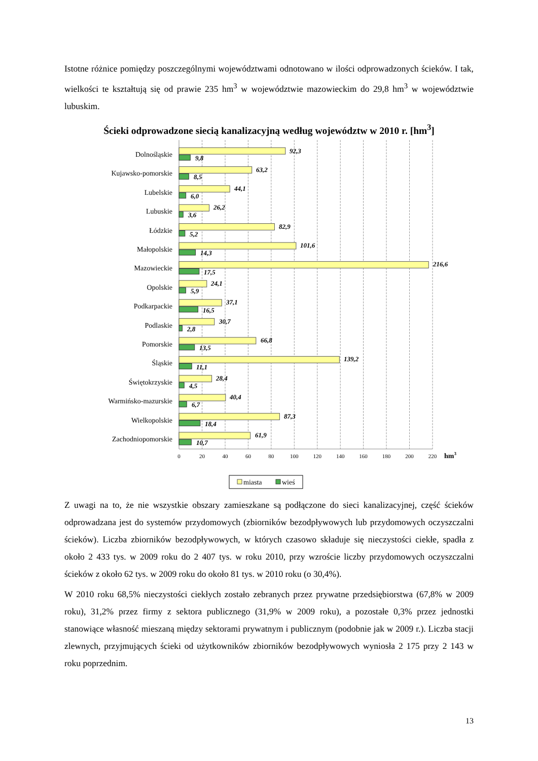Istotne różnice pomiędzy poszczególnymi województwami odnotowano w ilości odprowadzonych ścieków. I tak, wielkości te kształtują się od prawie 235 hm<sup>3</sup> w województwie mazowieckim do 29,8 hm<sup>3</sup> w województwie lubuskim.
Ścieki odprowadzone siecią kanalizacyjną według województw w 2010 r. [hm<sup>3</sup>]
Dolnośląskie
Kujawsko-pomorskie
Lubelskie
Lubuskie
Łódzkie
Małopolskie
Mazowieckie
Opolskie
Podkarpackie
Podlaskie
Pomorskie
Śląskie
Świętokrzyskie
Warmińsko-mazurskie
Wielkopolskie
Zachodniopomorskie
92,3
9,8
63,2
8,5
44,1
6,0
26,2
3,6
82,9
5,2
101,6
14,3
216,6
17,5
24,1
5,9
37,1
16,5
30,7
2,8
66,8
13,5
139,2
11,1
28,4
4,5
40,4
6,7
87,3
18,4
61,9
10,7
0
20
40
60
80
100
120
140
160
180
200
220
hm3
miasta
wieś
Z uwagi na to, że nie wszystkie obszary zamieszkane są podłączone do sieci kanalizacyjnej, część ścieków odprowadzana jest do systemów przydomowych (zbiorników bezodpływowych lub przydomowych oczyszczalni ścieków). Liczba zbiorników bezodpływowych, w których czasowo składuje się nieczystości ciekłe, spadła z około 2 433 tys. w 2009 roku do 2 407 tys. w roku 2010, przy wzroście liczby przydomowych oczyszczalni ścieków z około 62 tys. w 2009 roku do około 81 tys. w 2010 roku (o 30,4%).
W 2010 roku 68,5% nieczystości ciekłych zostało zebranych przez prywatne przedsiębiorstwa (67,8% w 2009 roku), 31,2% przez firmy z sektora publicznego (31,9% w 2009 roku), a pozostałe 0,3% przez jednostki stanowiące własność mieszaną między sektorami prywatnym i publicznym (podobnie jak w 2009 r.). Liczba stacji zlewnych, przyjmujących ścieki od użytkowników zbiorników bezodpływowych wyniosła 2 175 przy 2 143 w roku poprzednim.
13